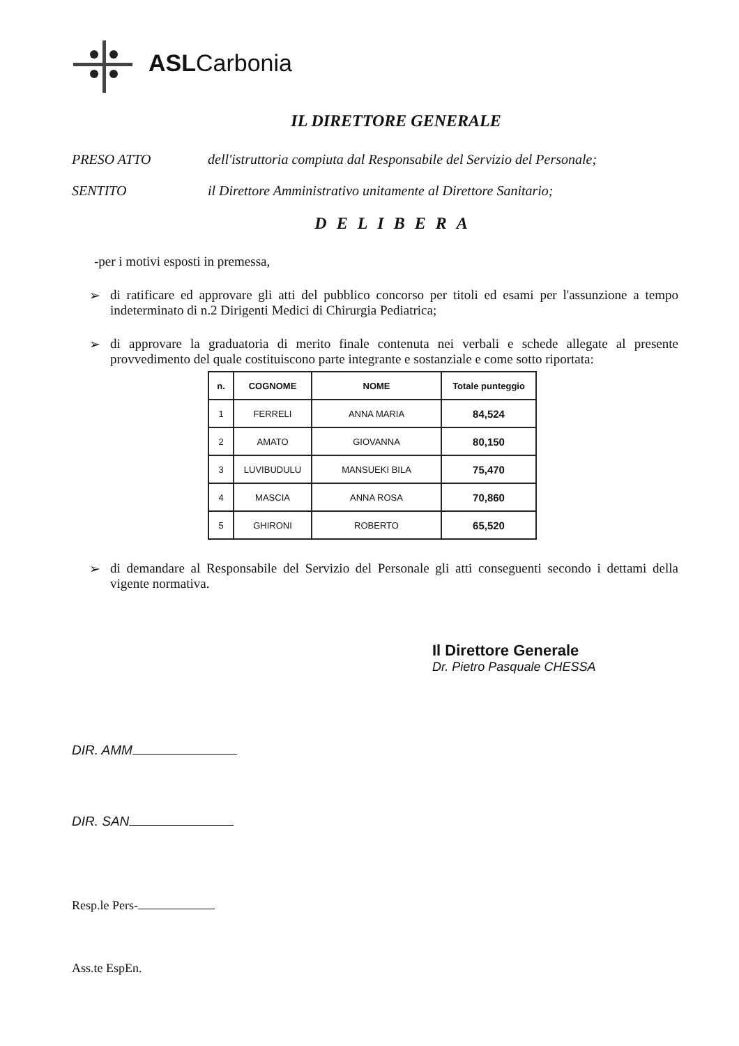ASLCarbonia
IL DIRETTORE GENERALE
PRESO ATTO dell'istruttoria compiuta dal Responsabile del Servizio del Personale;
SENTITO il Direttore Amministrativo unitamente al Direttore Sanitario;
DELIBERA
-per i motivi esposti in premessa,
➢ di ratificare ed approvare gli atti del pubblico concorso per titoli ed esami per l'assunzione a tempo indeterminato di n.2 Dirigenti Medici di Chirurgia Pediatrica;
➢ di approvare la graduatoria di merito finale contenuta nei verbali e schede allegate al presente provvedimento del quale costituiscono parte integrante e sostanziale e come sotto riportata:
| n. | COGNOME | NOME | Totale punteggio |
| --- | --- | --- | --- |
| 1 | FERRELI | ANNA MARIA | 84,524 |
| 2 | AMATO | GIOVANNA | 80,150 |
| 3 | LUVIBUDULU | MANSUEKI BILA | 75,470 |
| 4 | MASCIA | ANNA ROSA | 70,860 |
| 5 | GHIRONI | ROBERTO | 65,520 |
➢ di demandare al Responsabile del Servizio del Personale gli atti conseguenti secondo i dettami della vigente normativa.
Il Direttore Generale
Dr. Pietro Pasquale CHESSA
DIR. AMM
DIR. SAN
Resp.le Pers-
Ass.te EspEn.